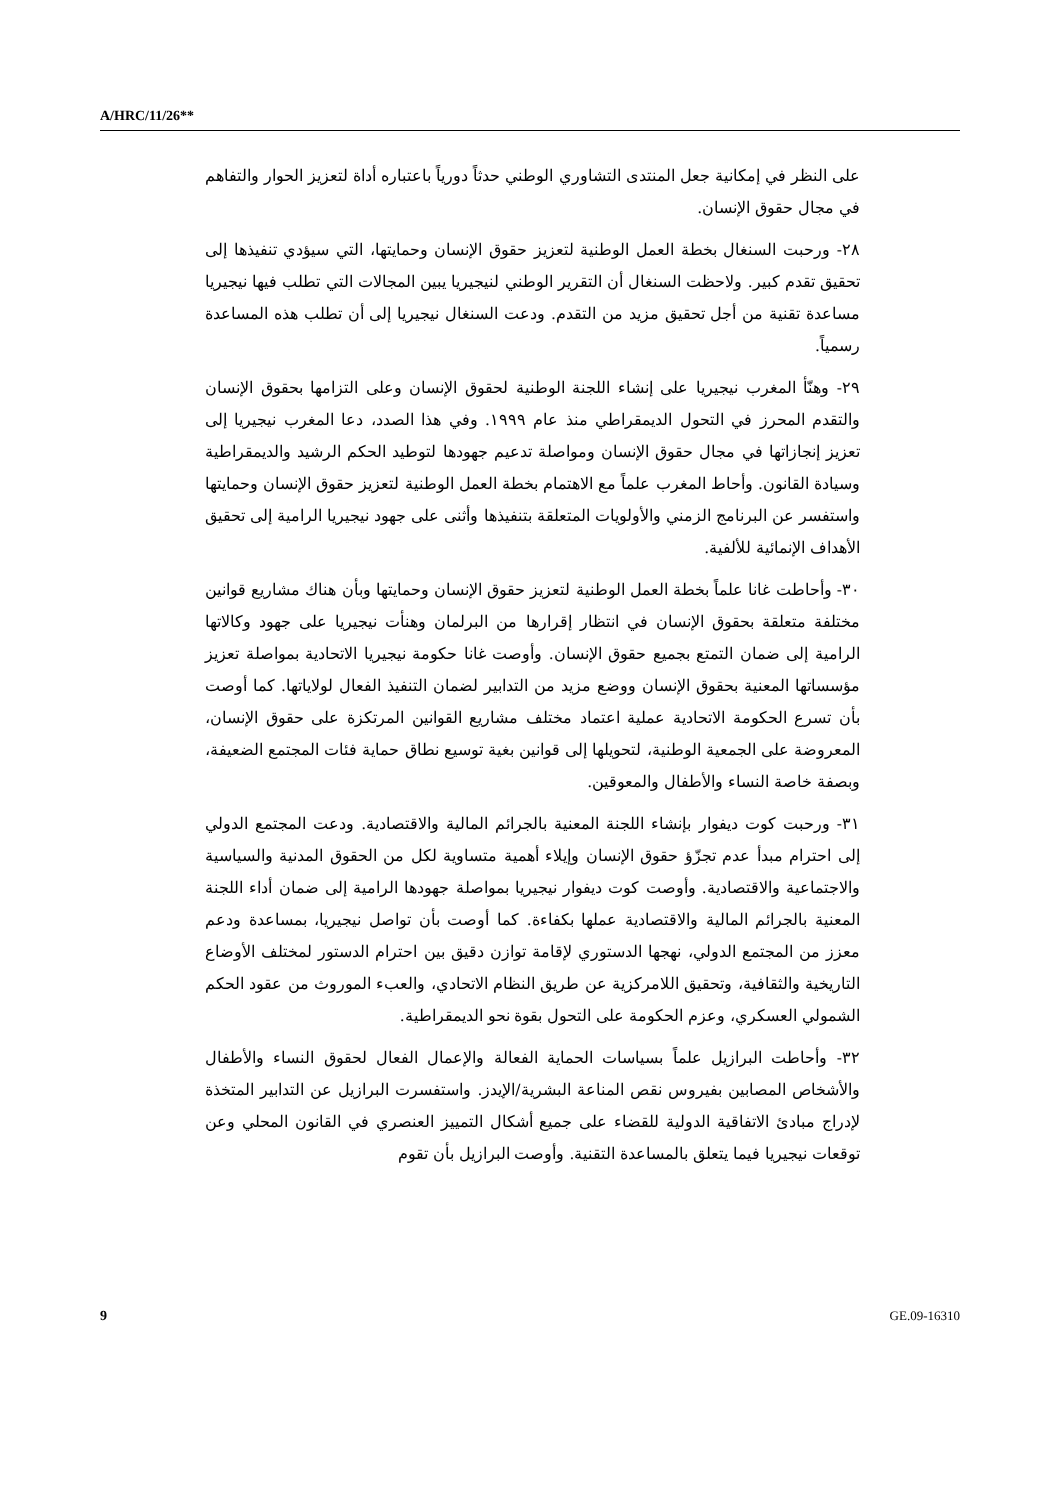A/HRC/11/26**
على النظر في إمكانية جعل المنتدى التشاوري الوطني حدثاً دورياً باعتباره أداة لتعزيز الحوار والتفاهم في مجال حقوق الإنسان.
٢٨- ورحبت السنغال بخطة العمل الوطنية لتعزيز حقوق الإنسان وحمايتها، التي سيؤدي تنفيذها إلى تحقيق تقدم كبير. ولاحظت السنغال أن التقرير الوطني لنيجيريا يبين المجالات التي تطلب فيها نيجيريا مساعدة تقنية من أجل تحقيق مزيد من التقدم. ودعت السنغال نيجيريا إلى أن تطلب هذه المساعدة رسمياً.
٢٩- وهنّأ المغرب نيجيريا على إنشاء اللجنة الوطنية لحقوق الإنسان وعلى التزامها بحقوق الإنسان والتقدم المحرز في التحول الديمقراطي منذ عام ١٩٩٩. وفي هذا الصدد، دعا المغرب نيجيريا إلى تعزيز إنجازاتها في مجال حقوق الإنسان ومواصلة تدعيم جهودها لتوطيد الحكم الرشيد والديمقراطية وسيادة القانون. وأحاط المغرب علماً مع الاهتمام بخطة العمل الوطنية لتعزيز حقوق الإنسان وحمايتها واستفسر عن البرنامج الزمني والأولويات المتعلقة بتنفيذها وأثنى على جهود نيجيريا الرامية إلى تحقيق الأهداف الإنمائية للألفية.
٣٠- وأحاطت غانا علماً بخطة العمل الوطنية لتعزيز حقوق الإنسان وحمايتها وبأن هناك مشاريع قوانين مختلفة متعلقة بحقوق الإنسان في انتظار إقرارها من البرلمان وهنأت نيجيريا على جهود وكالاتها الرامية إلى ضمان التمتع بجميع حقوق الإنسان. وأوصت غانا حكومة نيجيريا الاتحادية بمواصلة تعزيز مؤسساتها المعنية بحقوق الإنسان ووضع مزيد من التدابير لضمان التنفيذ الفعال لولاياتها. كما أوصت بأن تسرع الحكومة الاتحادية عملية اعتماد مختلف مشاريع القوانين المرتكزة على حقوق الإنسان، المعروضة على الجمعية الوطنية، لتحويلها إلى قوانين بغية توسيع نطاق حماية فئات المجتمع الضعيفة، وبصفة خاصة النساء والأطفال والمعوقين.
٣١- ورحبت كوت ديفوار بإنشاء اللجنة المعنية بالجرائم المالية والاقتصادية. ودعت المجتمع الدولي إلى احترام مبدأ عدم تجزّؤ حقوق الإنسان وإيلاء أهمية متساوية لكل من الحقوق المدنية والسياسية والاجتماعية والاقتصادية. وأوصت كوت ديفوار نيجيريا بمواصلة جهودها الرامية إلى ضمان أداء اللجنة المعنية بالجرائم المالية والاقتصادية عملها بكفاءة. كما أوصت بأن تواصل نيجيريا، بمساعدة ودعم معزز من المجتمع الدولي، نهجها الدستوري لإقامة توازن دقيق بين احترام الدستور لمختلف الأوضاع التاريخية والثقافية، وتحقيق اللامركزية عن طريق النظام الاتحادي، والعبء الموروث من عقود الحكم الشمولي العسكري، وعزم الحكومة على التحول بقوة نحو الديمقراطية.
٣٢- وأحاطت البرازيل علماً بسياسات الحماية الفعالة والإعمال الفعال لحقوق النساء والأطفال والأشخاص المصابين بفيروس نقص المناعة البشرية/الإيدز. واستفسرت البرازيل عن التدابير المتخذة لإدراج مبادئ الاتفاقية الدولية للقضاء على جميع أشكال التمييز العنصري في القانون المحلي وعن توقعات نيجيريا فيما يتعلق بالمساعدة التقنية. وأوصت البرازيل بأن تقوم
9 GE.09-16310